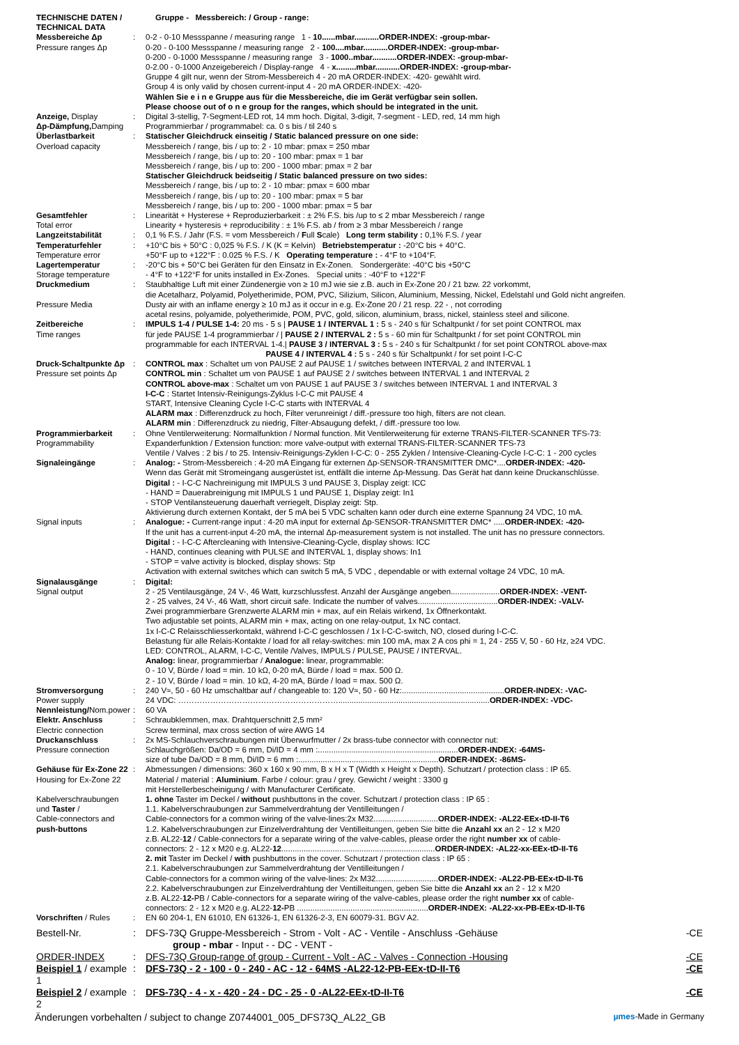| TECHNISCHE DATEN / TECHNICAL DATA | | | Gruppe - Messbereich: / Group - range: |
| Messbereiche Δp Pressure ranges Δp | : | 0-2 - 0-10 Messspanne / measuring range 1 - 10......mbar...........ORDER-INDEX: -group-mbar- 0-20 - 0-100 Messspanne / measuring range 2 - 100....mbar...........ORDER-INDEX: -group-mbar- 0-200 - 0-1000 Messspanne / measuring range 3 - 1000..mbar...........ORDER-INDEX: -group-mbar- 0-2.00 - 0-1000 Anzeigebereich / Display-range 4 - x.........mbar...........ORDER-INDEX: -group-mbar- Gruppe 4 gilt nur, wenn der Strom-Messbereich 4 - 20 mA ORDER-INDEX: -420- gewählt wird. Group 4 is only valid by chosen current-input 4 - 20 mA ORDER-INDEX: -420- Wählen Sie e i n e Gruppe aus für die Messbereiche, die im Gerät verfügbar sein sollen. Please choose out of o n e group for the ranges, which should be integrated in the unit. | |
| Anzeige, Display | : | Digital 3-stellig, 7-Segment-LED rot, 14 mm hoch. Digital, 3-digit, 7-segment - LED, red, 14 mm high | |
| Δp-Dämpfung, Damping | | Programmierbar / programmabel: ca. 0 s bis / til 240 s | |
| Überlastbarkeit Overload capacity | : | Statischer Gleichdruck einseitig / Static balanced pressure on one side: Messbereich / range, bis / up to: 2 - 10 mbar: pmax = 250 mbar Messbereich / range, bis / up to: 20 - 100 mbar: pmax = 1 bar Messbereich / range, bis / up to: 200 - 1000 mbar: pmax = 2 bar Statischer Gleichdruck beidseitig / Static balanced pressure on two sides: Messbereich / range, bis / up to: 2 - 10 mbar: pmax = 600 mbar Messbereich / range, bis / up to: 20 - 100 mbar: pmax = 5 bar Messbereich / range, bis / up to: 200 - 1000 mbar: pmax = 5 bar | |
| Gesamtfehler Total error | : | Linearität + Hysterese + Reproduzierbarkeit : ± 2% F.S. bis /up to ≤ 2 mbar Messbereich / range Linearity + hysteresis + reproducibility : ± 1% F.S. ab / from ≥ 3 mbar Messbereich / range | |
| Langzeitstabilität | : | 0,1 % F.S. / Jahr (F.S. = vom Messbereich / F ull S cale) Long term stability : 0,1% F.S. / year | |
| Temperaturfehler Temperature error | : | +10°C bis + 50°C : 0,025 % F.S. / K (K = Kelvin) Betriebstemperatur : -20°C bis + 40°C. +50°F up to +122°F : 0.025 % F.S. / K Operating temperature : - 4°F to +104°F. | |
| Lagertemperatur Storage temperature | : | -20°C bis + 50°C bei Geräten für den Einsatz in Ex-Zonen. Sondergeräte: -40°C bis +50°C - 4°F to +122°F for units installed in Ex-Zones. Special units : -40°F to +122°F | |
| Druckmedium Pressure Media | : | Staubhaltige Luft mit einer Zündenergie von ≥ 10 mJ wie sie z.B. auch in Ex-Zone 20 / 21 bzw. 22 vorkommt, die Acetalharz, Polyamid, Polyetherimide, POM, PVC, Silizium, Silicon, Aluminium, Messing, Nickel, Edelstahl und Gold nicht angreifen. Dusty air with an inflame energy ≥ 10 mJ as it occur in e.g. Ex-Zone 20 / 21 resp. 22 - , not corroding acetal resins, polyamide, polyetherimide, POM, PVC, gold, silicon, aluminium, brass, nickel, stainless steel and silicone. | |
| Zeitbereiche Time ranges | : | IMPULS 1-4 / PULSE 1-4: 20 ms - 5 s / PAUSE 1 / INTERVAL 1 : 5 s - 240 s für Schaltpunkt / for set point CONTROL max für jede PAUSE 1-4 programmierbar / / PAUSE 2 / INTERVAL 2 : 5 s - 60 min für Schaltpunkt / for set point CONTROL min programmable for each INTERVAL 1-4./ PAUSE 3 / INTERVAL 3 : 5 s - 240 s für Schaltpunkt / for set point CONTROL above-max PAUSE 4 / INTERVAL 4 : 5 s - 240 s für Schaltpunkt / for set point I-C-C | |
| Druck-Schaltpunkte Δp Pressure set points Δp | : | CONTROL max : Schaltet um von PAUSE 2 auf PAUSE 1 / switches between INTERVAL 2 and INTERVAL 1 CONTROL min : Schaltet um von PAUSE 1 auf PAUSE 2 / switches between INTERVAL 1 and INTERVAL 2 CONTROL above-max : Schaltet um von PAUSE 1 auf PAUSE 3 / switches between INTERVAL 1 and INTERVAL 3 I-C-C : Startet Intensiv-Reinigungs-Zyklus I-C-C mit PAUSE 4 START, Intensive Cleaning Cycle I-C-C starts with INTERVAL 4 ALARM max : Differenzdruck zu hoch, Filter verunreinigt / diff.-pressure too high, filters are not clean. ALARM min : Differenzdruck zu niedrig, Filter-Absaugung defekt, / diff.-pressure too low. | |
| Programmierbarkeit Programmability | : | Ohne Ventilerweiterung: Normalfunktion / Normal function. Mit Ventilerweiterung für externe TRANS-FILTER-SCANNER TFS-73: Expanderfunktion / Extension function: more valve-output with external TRANS-FILTER-SCANNER TFS-73 Ventile / Valves : 2 bis / to 25. Intensiv-Reinigungs-Zyklen I-C-C: 0 - 255 Zyklen / Intensive-Cleaning-Cycle I-C-C: 1 - 200 cycles | |
| Signaleingänge | : | Analog: - Strom-Messbereich : 4-20 mA Eingang für externen Δp-SENSOR-TRANSMITTER DMC*.... ORDER-INDEX: -420- Wenn das Gerät mit Stromeingang ausgerüstet ist, entfällt die interne Δp-Messung. Das Gerät hat dann keine Druckanschlüsse. Digital : - I-C-C Nachreinigung mit IMPULS 3 und PAUSE 3, Display zeigt: ICC - HAND = Dauerabreinigung mit IMPULS 1 und PAUSE 1, Display zeigt: In1 - STOP Ventilansteuerung dauerhaft verriegelt, Display zeigt: Stp. Aktivierung durch externen Kontakt, der 5 mA bei 5 VDC schalten kann oder durch eine externe Spannung 24 VDC, 10 mA. | |
| Signal inputs | : | Analogue: - Current-range input : 4-20 mA input for external Δp-SENSOR-TRANSMITTER DMC* ..... ORDER-INDEX: -420- If the unit has a current-input 4-20 mA, the internal Δp-measurement system is not installed. The unit has no pressure connectors. Digital : - I-C-C Aftercleaning with Intensive-Cleaning-Cycle, display shows: ICC - HAND, continues cleaning with PULSE and INTERVAL 1, display shows: In1 - STOP = valve activity is blocked, display shows: Stp Activation with external switches which can switch 5 mA, 5 VDC , dependable or with external voltage 24 VDC, 10 mA. | |
| Signalausgänge Signal output | : | Digital: 2 - 25 Ventilausgänge, 24 V-, 46 Watt, kurzschlussfest. Anzahl der Ausgänge angeben...................... ORDER-INDEX: -VENT- 2 - 25 valves, 24 V-, 46 Watt, short circuit safe. Indicate the number of valves.................................... ORDER-INDEX: -VALV- Zwei programmierbare Grenzwerte ALARM min + max, auf ein Relais wirkend, 1x Öffnerkontakt. Two adjustable set points, ALARM min + max, acting on one relay-output, 1x NC contact. 1x I-C-C Relaisschliesserkontakt, während I-C-C geschlossen / 1x I-C-C-switch, NO, closed during I-C-C. Belastung für alle Relais-Kontakte / load for all relay-switches: min 100 mA, max 2 A cos phi = 1, 24 - 255 V, 50 - 60 Hz, ≥24 VDC. LED: CONTROL, ALARM, I-C-C, Ventile /Valves, IMPULS / PULSE, PAUSE / INTERVAL. Analog: linear, programmierbar / Analogue: linear, programmable: 0 - 10 V, Bürde / load = min. 10 kΩ, 0-20 mA, Bürde / load = max. 500 Ω. 2 - 10 V, Bürde / load = min. 10 kΩ, 4-20 mA, Bürde / load = max. 500 Ω. | |
| Stromversorgung Power supply | : | 240 V≈, 50 - 60 Hz umschaltbar auf / changeable to: 120 V≈, 50 - 60 Hz:.............................................. ORDER-INDEX: -VAC- 24 VDC: …………………………………………………….................................................................... ORDER-INDEX: -VDC- | |
| Nennleistung/ Nom.power | : | 60 VA | |
| Elektr. Anschluss Electric connection | : | Schraubklemmen, max. Drahtquerschnitt 2,5 mm² Screw terminal, max cross section of wire AWG 14 | |
| Druckanschluss Pressure connection | : | 2x MS-Schlauchverschraubungen mit Überwurfmutter / 2x brass-tube connector with connector nut: Schlauchgrößen: Da/OD = 6 mm, Di/ID = 4 mm :............................................................... ORDER-INDEX: -64MS- size of tube Da/OD = 8 mm, Di/ID = 6 mm :............................................................... ORDER-INDEX: -86MS- | |
| Gehäuse für Ex-Zone 22 Housing for Ex-Zone 22 | : | Abmessungen / dimensions: 360 x 160 x 90 mm, B x H x T (Width x Height x Depth). Schutzart / protection class : IP 65. Material / material : Aluminium . Farbe / colour: grau / grey. Gewicht / weight : 3300 g mit Herstellerbescheinigung / with Manufacturer Certificate. | |
| Kabelverschraubungen und Taster / Cable-connectors and push-buttons | | 1. ohne Taster im Deckel / without pushbuttons in the cover. Schutzart / protection class : IP 65 : 1.1. Kabelverschraubungen zur Sammelverdrahtung der Ventilleitungen / Cable-connectors for a common wiring of the valve-lines:2x M32............................. ORDER-INDEX: -AL22-EEx-tD-II-T6 1.2. Kabelverschraubungen zur Einzelverdrahtung der Ventilleitungen, geben Sie bitte die Anzahl xx an 2 - 12 x M20 z.B. AL22- 12 / Cable-connectors for a separate wiring of the valve-cables, please order the right number xx of cable- connectors: 2 - 12 x M20 e.g. AL22- 12 ..................................................................... ORDER-INDEX: -AL22-xx-EEx-tD-II-T6 2. mit Taster im Deckel / with pushbuttons in the cover. Schutzart / protection class : IP 65 : 2.1. Kabelverschraubungen zur Sammelverdrahtung der Ventilleitungen / Cable-connectors for a common wiring of the valve-lines: 2x M32............................ ORDER-INDEX: -AL22-PB-EEx-tD-II-T6 2.2. Kabelverschraubungen zur Einzelverdrahtung der Ventilleitungen, geben Sie bitte die Anzahl xx an 2 - 12 x M20 z.B. AL22- 12- PB / Cable-connectors for a separate wiring of the valve-cables, please order the right number xx of cable- connectors: 2 - 12 x M20 e.g. AL22- 12- PB ........................................................... ORDER-INDEX: -AL22-xx-PB-EEx-tD-II-T6 | |
| Vorschriften / Rules | : | EN 60 204-1, EN 61010, EN 61326-1, EN 61326-2-3, EN 60079-31. BGV A2. | |
| Bestell-Nr. | : | DFS-73Q Gruppe-Messbereich - Strom - Volt - AC - Ventile - Anschluss -Gehäuse group - mbar - Input - - DC - VENT - | -CE |
| ORDER-INDEX | : | DFS-73Q Group-range of group - Current - Volt - AC - Valves - Connection -Housing | -CE |
| Beispiel 1 / example 1 | : | DFS-73Q - 2 - 100 - 0 - 240 - AC - 12 - 64MS -AL22-12-PB-EEx-tD-II-T6 | -CE |
| Beispiel 2 / example 2 | : | DFS-73Q - 4 - x - 420 - 24 - DC - 25 - 0 -AL22-EEx-tD-II-T6 | -CE |
Änderungen vorbehalten / subject to change Z0744001_005_DFS73Q_AL22_GB µmes-Made in Germany